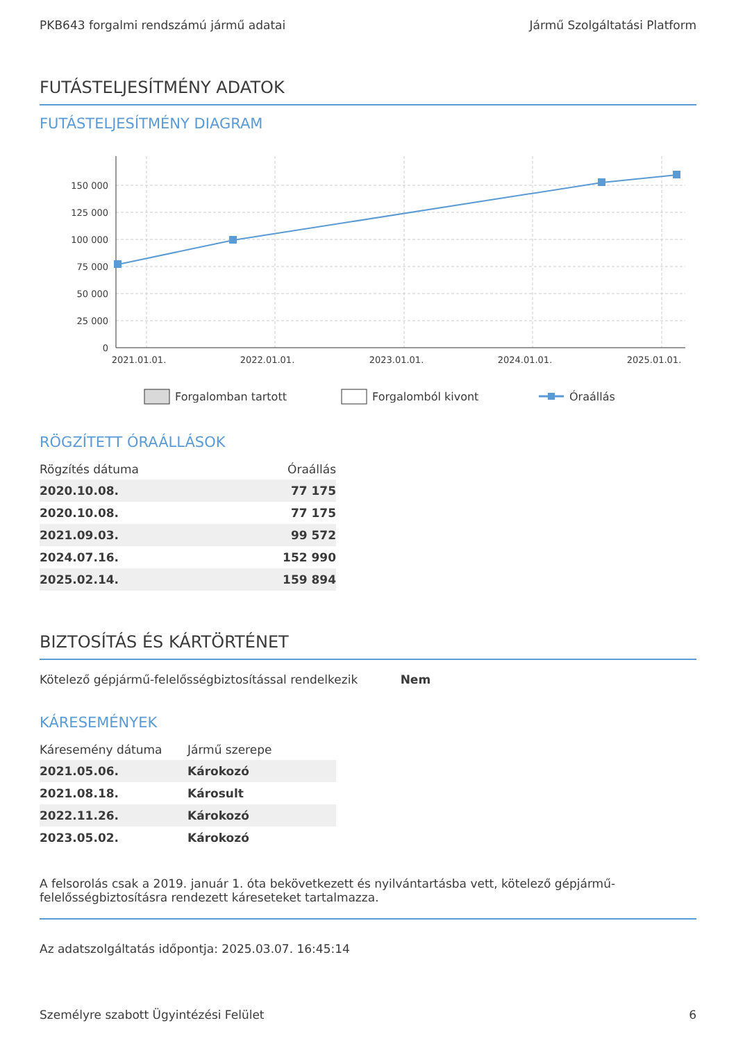PKB643 forgalmi rendszámú jármű adatai Jármű Szolgáltatási Platform
FUTÁSTELJESÍTMÉNY ADATOK
FUTÁSTELJESÍTMÉNY DIAGRAM
150 000
125 000
100 000
75 000
50 000
25 000
0
2021.01.01.
2022.01.01.
2023.01.01.
2024.01.01.
2025.01.01.
Forgalomban tartott
Forgalomból kivont
Óraállás
RÖGZÍTETT ÓRAÁLLÁSOK
| Rögzítés dátuma | Óraállás |
| --- | --- |
| 2020.10.08. | 77 175 |
| 2020.10.08. | 77 175 |
| 2021.09.03. | 99 572 |
| 2024.07.16. | 152 990 |
| 2025.02.14. | 159 894 |
BIZTOSÍTÁS ÉS KÁRTÖRTÉNET
Kötelező gépjármű-felelősségbiztosítással rendelkezik Nem
KÁRESEMÉNYEK
| Káresemény dátuma | Jármű szerepe |
| --- | --- |
| 2021.05.06. | Károkozó |
| 2021.08.18. | Károsult |
| 2022.11.26. | Károkozó |
| 2023.05.02. | Károkozó |
A felsorolás csak a 2019. január 1. óta bekövetkezett és nyilvántartásba vett, kötelező gépjármű-felelősségbiztosításra rendezett káreseteket tartalmazza.
Az adatszolgáltatás időpontja: 2025.03.07. 16:45:14
Személyre szabott Ügyintézési Felület 6